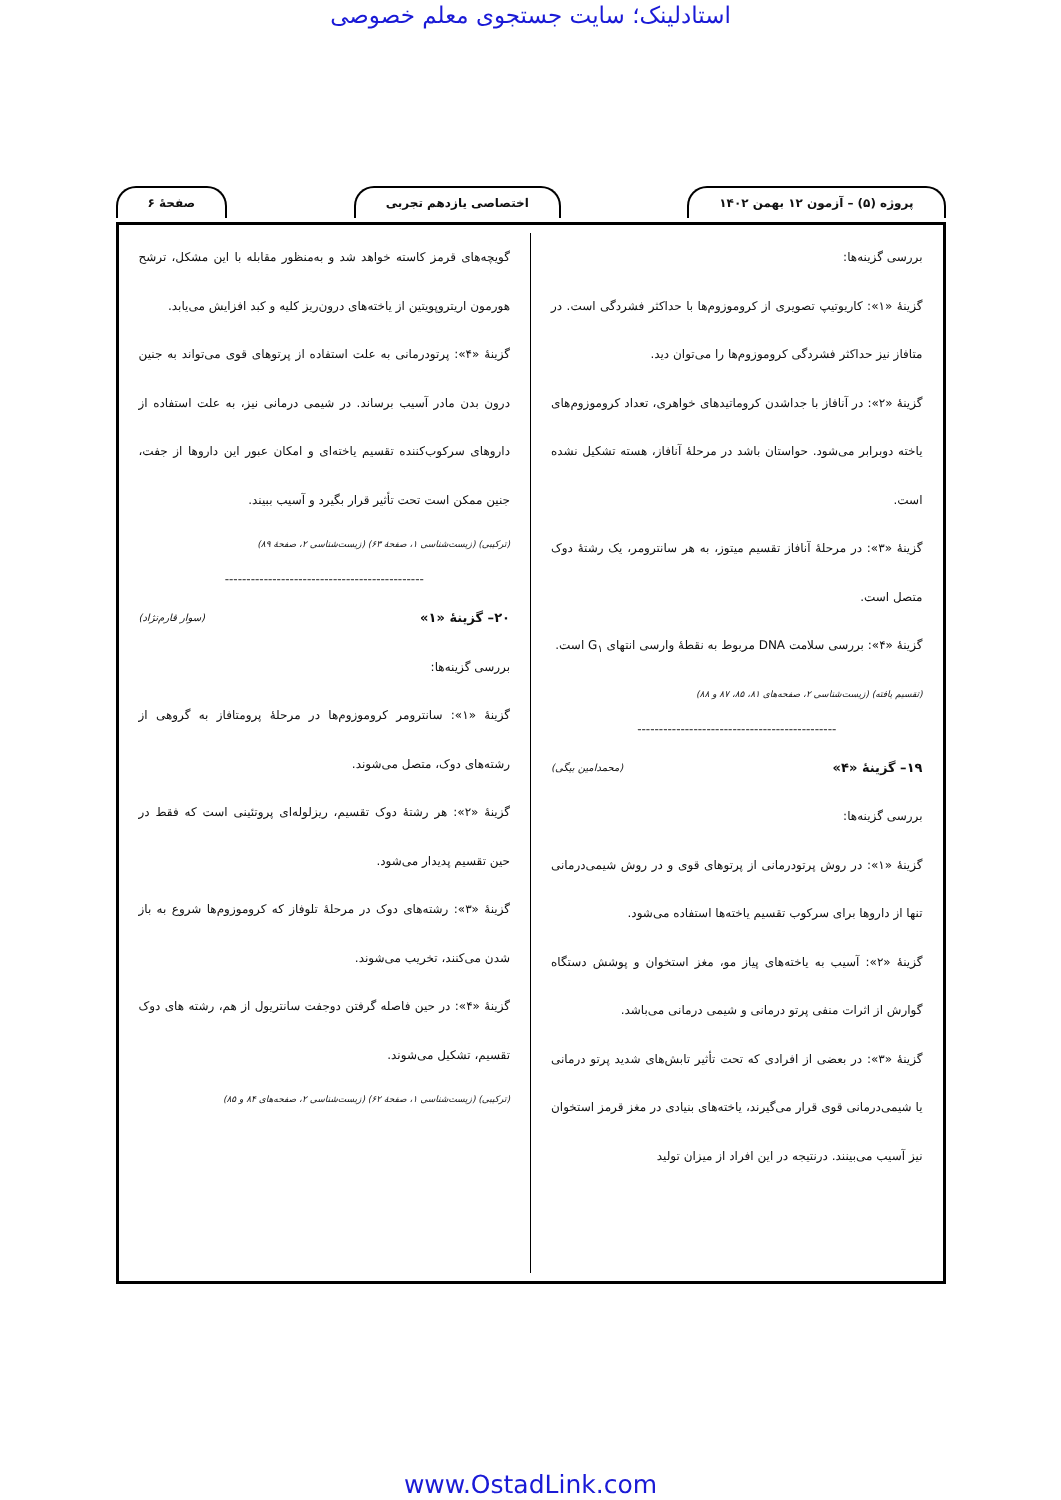استادلینک؛ سایت جستجوی معلم خصوصی
پروژه (۵) – آزمون ۱۲ بهمن ۱۴۰۲ اختصاصی یازدهم تجربی صفحهٔ ۶
بررسی گزینه‌ها:
گزینهٔ «۱»: کاریوتیپ تصویری از کروموزوم‌ها با حداکثر فشردگی است. در متافاز نیز حداکثر فشردگی کروموزوم‌ها را می‌توان دید.
گزینهٔ «۲»: در آنافاز با جداشدن کروماتیدهای خواهری، تعداد کروموزوم‌های یاخته دوبرابر می‌شود. حواستان باشد در مرحلهٔ آنافاز، هسته تشکیل نشده است.
گزینهٔ «۳»: در مرحلهٔ آنافاز تقسیم میتوز، به هر سانترومر، یک رشتهٔ دوک متصل است.
گزینهٔ «۴»: بررسی سلامت DNA مربوط به نقطهٔ وارسی انتهای G<sub>۱</sub> است.
(تقسیم یافته) (زیست‌شناسی ۲، صفحه‌های ۸۱، ۸۵، ۸۷ و ۸۸)
----------------------------------------------
۱۹– گزینهٔ «۴» (محمدامین بیگی)
بررسی گزینه‌ها:
گزینهٔ «۱»: در روش پرتودرمانی از پرتوهای قوی و در روش شیمی‌درمانی تنها از داروها برای سرکوب تقسیم یاخته‌ها استفاده می‌شود.
گزینهٔ «۲»: آسیب به یاخته‌های پیاز مو، مغز استخوان و پوشش دستگاه گوارش از اثرات منفی پرتو درمانی و شیمی درمانی می‌باشد.
گزینهٔ «۳»: در بعضی از افرادی که تحت تأثیر تابش‌های شدید پرتو درمانی یا شیمی‌درمانی قوی قرار می‌گیرند، یاخته‌های بنیادی در مغز قرمز استخوان نیز آسیب می‌بینند. درنتیجه در این افراد از میزان تولید
گویچه‌های قرمز کاسته خواهد شد و به‌منظور مقابله با این مشکل، ترشح هورمون اریتروپویتین از یاخته‌های درون‌ریز کلیه و کبد افزایش می‌یابد.
گزینهٔ «۴»: پرتودرمانی به علت استفاده از پرتوهای قوی می‌تواند به جنین درون بدن مادر آسیب برساند. در شیمی درمانی نیز، به علت استفاده از داروهای سرکوب‌کننده تقسیم یاخته‌ای و امکان عبور این داروها از جفت، جنین ممکن است تحت تأثیر قرار بگیرد و آسیب ببیند.
(ترکیبی) (زیست‌شناسی ۱، صفحهٔ ۶۳) (زیست‌شناسی ۲، صفحهٔ ۸۹)
----------------------------------------------
۲۰– گزینهٔ «۱» (سوار قارم‌نژاد)
بررسی گزینه‌ها:
گزینهٔ «۱»: سانترومر کروموزوم‌ها در مرحلهٔ پرومتافاز به گروهی از رشته‌های دوک، متصل می‌شوند.
گزینهٔ «۲»: هر رشتهٔ دوک تقسیم، ریزلوله‌ای پروتئینی است که فقط در حین تقسیم پدیدار می‌شود.
گزینهٔ «۳»: رشته‌های دوک در مرحلهٔ تلوفاز که کروموزوم‌ها شروع به باز شدن می‌کنند، تخریب می‌شوند.
گزینهٔ «۴»: در حین فاصله گرفتن دوجفت سانتریول از هم، رشته های دوک تقسیم، تشکیل می‌شوند.
(ترکیبی) (زیست‌شناسی ۱، صفحهٔ ۶۲) (زیست‌شناسی ۲، صفحه‌های ۸۴ و ۸۵)
www.OstadLink.com